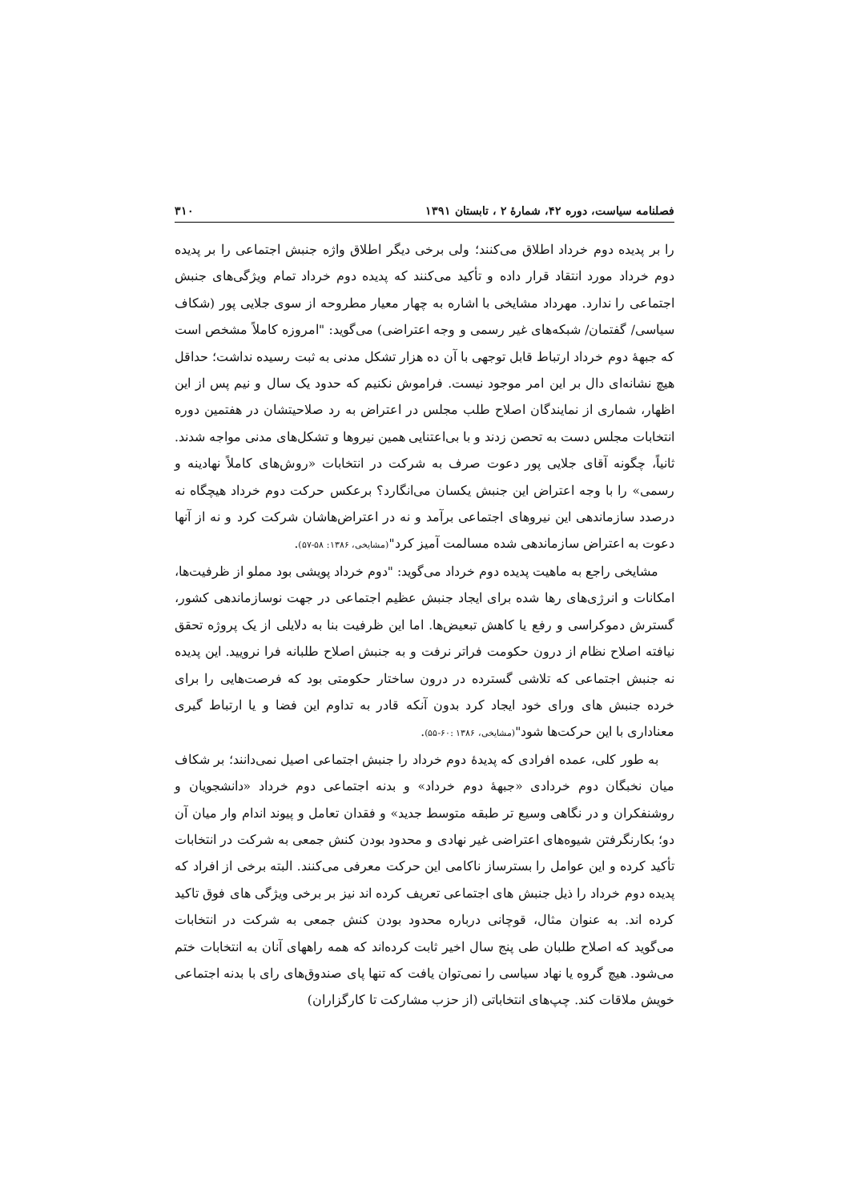فصلنامه سیاست، دوره ۴۲، شمارهٔ ۲ ، تابستان ۱۳۹۱ ۳۱۰
را بر پدیده دوم خرداد اطلاق می‌کنند؛ ولی برخی دیگر اطلاق واژه جنبش اجتماعی را بر پدیده دوم خرداد مورد انتقاد قرار داده و تأکید می‌کنند که پدیده دوم خرداد تمام ویژگی‌های جنبش اجتماعی را ندارد. مهرداد مشایخی با اشاره به چهار معیار مطروحه از سوی جلایی پور (شکاف سیاسی/ گفتمان/ شبکه‌های غیر رسمی و وجه اعتراضی) می‌گوید: "امروزه کاملاً مشخص است که جبههٔ دوم خرداد ارتباط قابل توجهی با آن ده هزار تشکل مدنی به ثبت رسیده نداشت؛ حداقل هیچ نشانه‌ای دال بر این امر موجود نیست. فراموش نکنیم که حدود یک سال و نیم پس از این اظهار، شماری از نمایندگان اصلاح طلب مجلس در اعتراض به رد صلاحیتشان در هفتمین دوره انتخابات مجلس دست به تحصن زدند و با بی‌اعتنایی همین نیروها و تشکل‌های مدنی مواجه شدند. ثانیاً، چگونه آقای جلایی پور دعوت صرف به شرکت در انتخابات «روش‌های کاملاً نهادینه و رسمی» را با وجه اعتراض این جنبش یکسان می‌انگارد؟ برعکس حرکت دوم خرداد هیچگاه نه درصدد سازماندهی این نیروهای اجتماعی برآمد و نه در اعتراض‌هاشان شرکت کرد و نه از آنها دعوت به اعتراض سازماندهی شده مسالمت آمیز کرد"(مشایخی، ۱۳۸۶: ۵۸-۵۷).
مشایخی راجع به ماهیت پدیده دوم خرداد می‌گوید: "دوم خرداد پویشی بود مملو از ظرفیت‌ها، امکانات و انرژی‌های رها شده برای ایجاد جنبش عظیم اجتماعی در جهت نوسازماندهی کشور، گسترش دموکراسی و رفع یا کاهش تبعیض‌ها. اما این ظرفیت بنا به دلایلی از یک پروژه تحقق نیافته اصلاح نظام از درون حکومت فراتر نرفت و به جنبش اصلاح طلبانه فرا نرویید. این پدیده نه جنبش اجتماعی که تلاشی گسترده در درون ساختار حکومتی بود که فرصت‌هایی را برای خرده جنبش های ورای خود ایجاد کرد بدون آنکه قادر به تداوم این فضا و یا ارتباط گیری معناداری با این حرکت‌ها شود"(مشایخی، ۱۳۸۶ :۶۰-۵۵).
به طور کلی، عمده افرادی که پدیدهٔ دوم خرداد را جنبش اجتماعی اصیل نمی‌دانند؛ بر شکاف میان نخبگان دوم خردادی «جبههٔ دوم خرداد» و بدنه اجتماعی دوم خرداد «دانشجویان و روشنفکران و در نگاهی وسیع تر طبقه متوسط جدید» و فقدان تعامل و پیوند اندام وار میان آن دو؛ بکارنگرفتن شیوه‌های اعتراضی غیر نهادی و محدود بودن کنش جمعی به شرکت در انتخابات تأکید کرده و این عوامل را بسترساز ناکامی این حرکت معرفی می‌کنند. البته برخی از افراد که پدیده دوم خرداد را ذیل جنبش های اجتماعی تعریف کرده اند نیز بر برخی ویژگی های فوق تاکید کرده اند. به عنوان مثال، قوچانی درباره محدود بودن کنش جمعی به شرکت در انتخابات می‌گوید که اصلاح طلبان طی پنج سال اخیر ثابت کرده‌اند که همه راههای آنان به انتخابات ختم می‌شود. هیچ گروه یا نهاد سیاسی را نمی‌توان یافت که تنها پای صندوق‌های رای با بدنه اجتماعی خویش ملاقات کند. چپ‌های انتخاباتی (از حزب مشارکت تا کارگزاران)